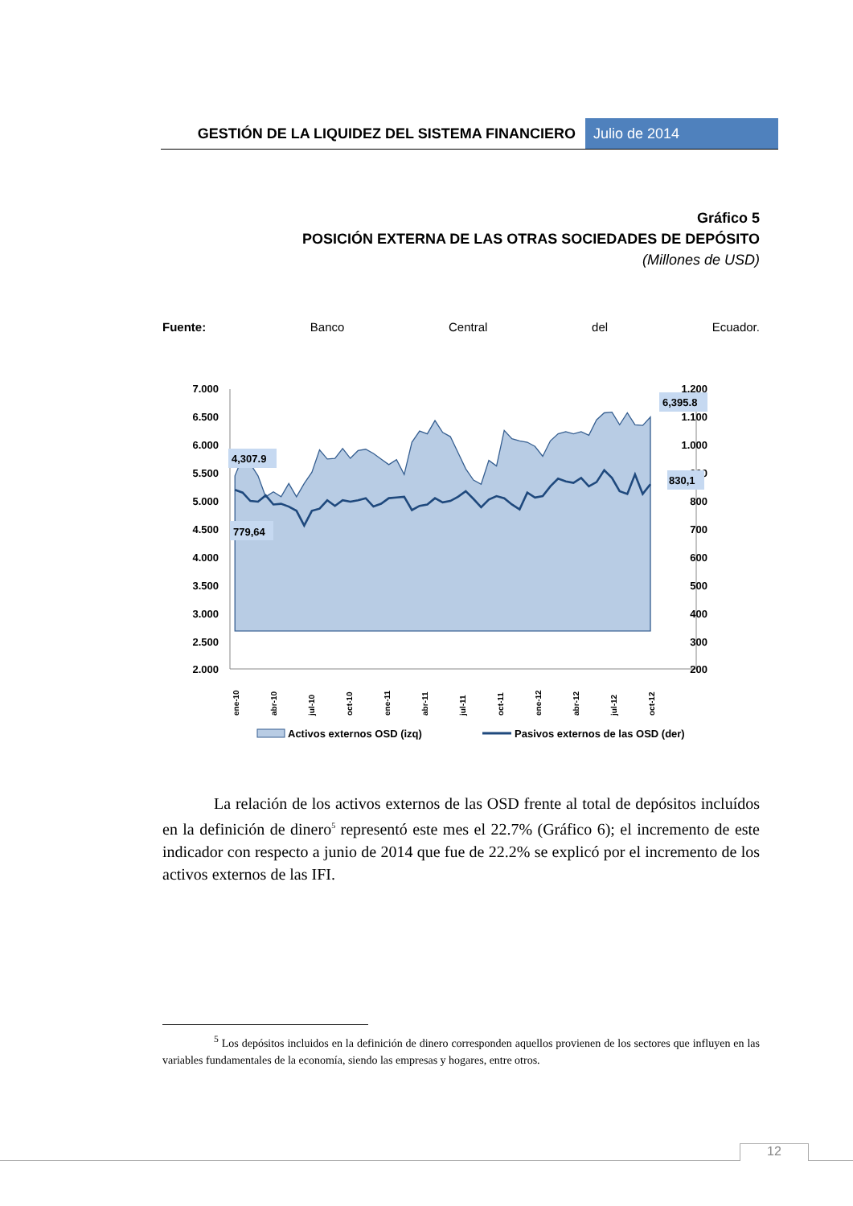GESTIÓN DE LA LIQUIDEZ DEL SISTEMA FINANCIERO
Julio de 2014
Gráfico 5
POSICIÓN EXTERNA DE LAS OTRAS SOCIEDADES DE DEPÓSITO
(Millones de USD)
Fuente: Banco Central del Ecuador.
7.000
6.500
6.000
5.500
5.000
4.500
4.000
3.500
3.000
2.500
2.000
1.200
1.100
1.000
900
800
700
600
500
400
300
200
ene-10
abr-10
jul-10
oct-10
ene-11
abr-11
jul-11
oct-11
ene-12
abr-12
jul-12
oct-12
4,307.9
779,64
6,395.8
830,1
Activos externos OSD (izq)
Pasivos externos de las OSD (der)
La relación de los activos externos de las OSD frente al total de depósitos incluídos en la definición de dinero<sup>5</sup> representó este mes el 22.7% (Gráfico 6); el incremento de este indicador con respecto a junio de 2014 que fue de 22.2% se explicó por el incremento de los activos externos de las IFI.
<sup>5</sup> Los depósitos incluidos en la definición de dinero corresponden aquellos provienen de los sectores que influyen en las variables fundamentales de la economía, siendo las empresas y hogares, entre otros.
12